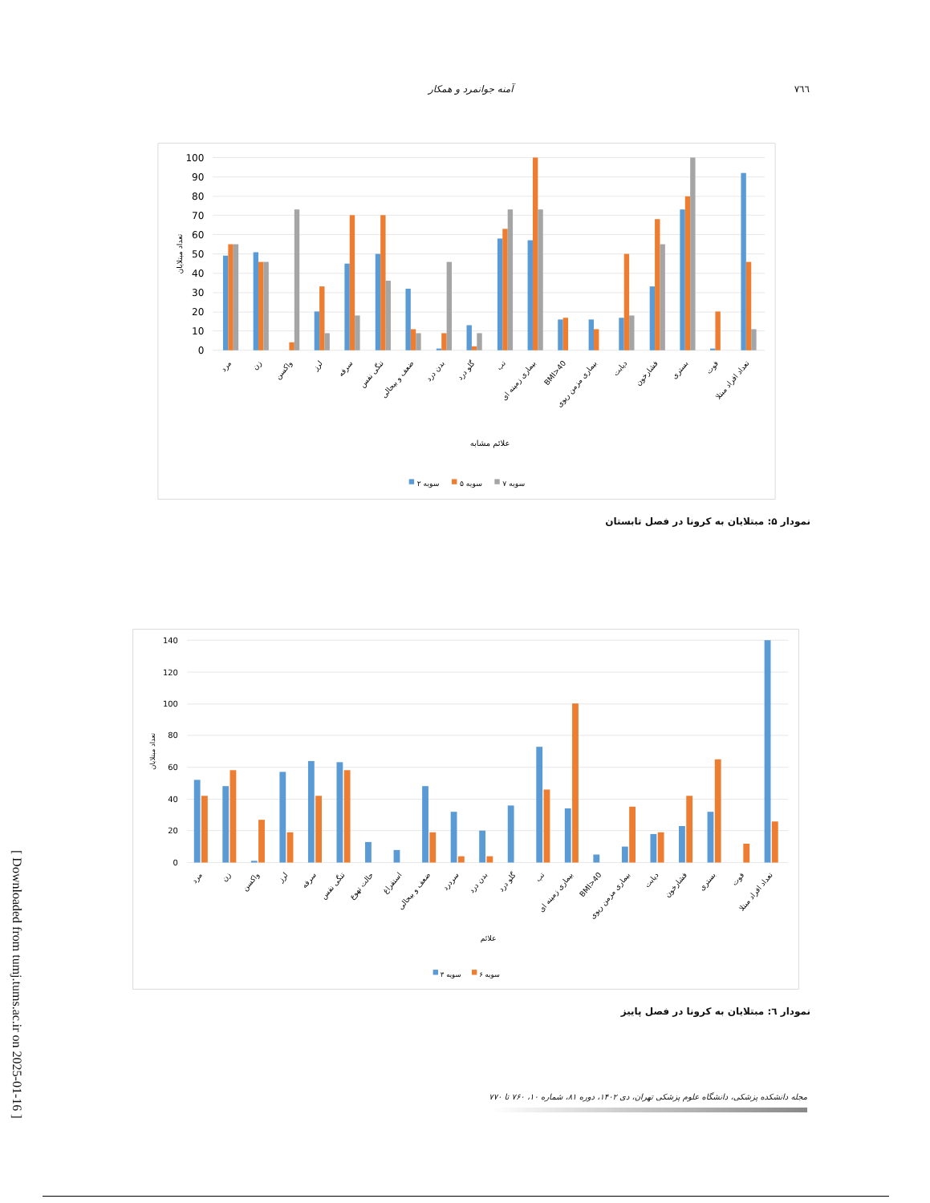[ Downloaded from tumj.tums.ac.ir on 2025-01-16 ]
٧٦٦ آمنه جوانمرد و همکار
100
90
80
70
60
50
40
30
20
10
0
تعداد مبتلایان
مرد
زن
واکسن
لرز
سرفه
تنگی نفس
ضعف و بیحالی
بدن درد
گلو درد
تب
بیماری زمینه ای
BMI>40
بیماری مزمن ریوی
دیابت
فشارخون
بستری
فوت
تعداد افراد مبتلا
علائم مشابه
سویه ۲
سویه ۵
سویه ۷
نمودار ۵: مبتلایان به کرونا در فصل تابستان
140
120
100
80
60
40
20
0
تعداد مبتلایان
مرد
زن
واکسن
لرز
سرفه
تنگی نفس
حالت تهوع
استفراغ
ضعف و بیحالی
سردرد
بدن درد
گلو درد
تب
بیماری زمینه ای
BMI>40
بیماری مزمن ریوی
دیابت
فشارخون
بستری
فوت
تعداد افراد مبتلا
علائم
سویه ۳
سویه ۶
نمودار ٦: مبتلایان به کرونا در فصل پاییز
مجله دانشکده پزشکی، دانشگاه علوم پزشکی تهران، دی ۱۴۰۲، دوره ۸۱، شماره ۱۰، ۷۶۰ تا ۷۷۰